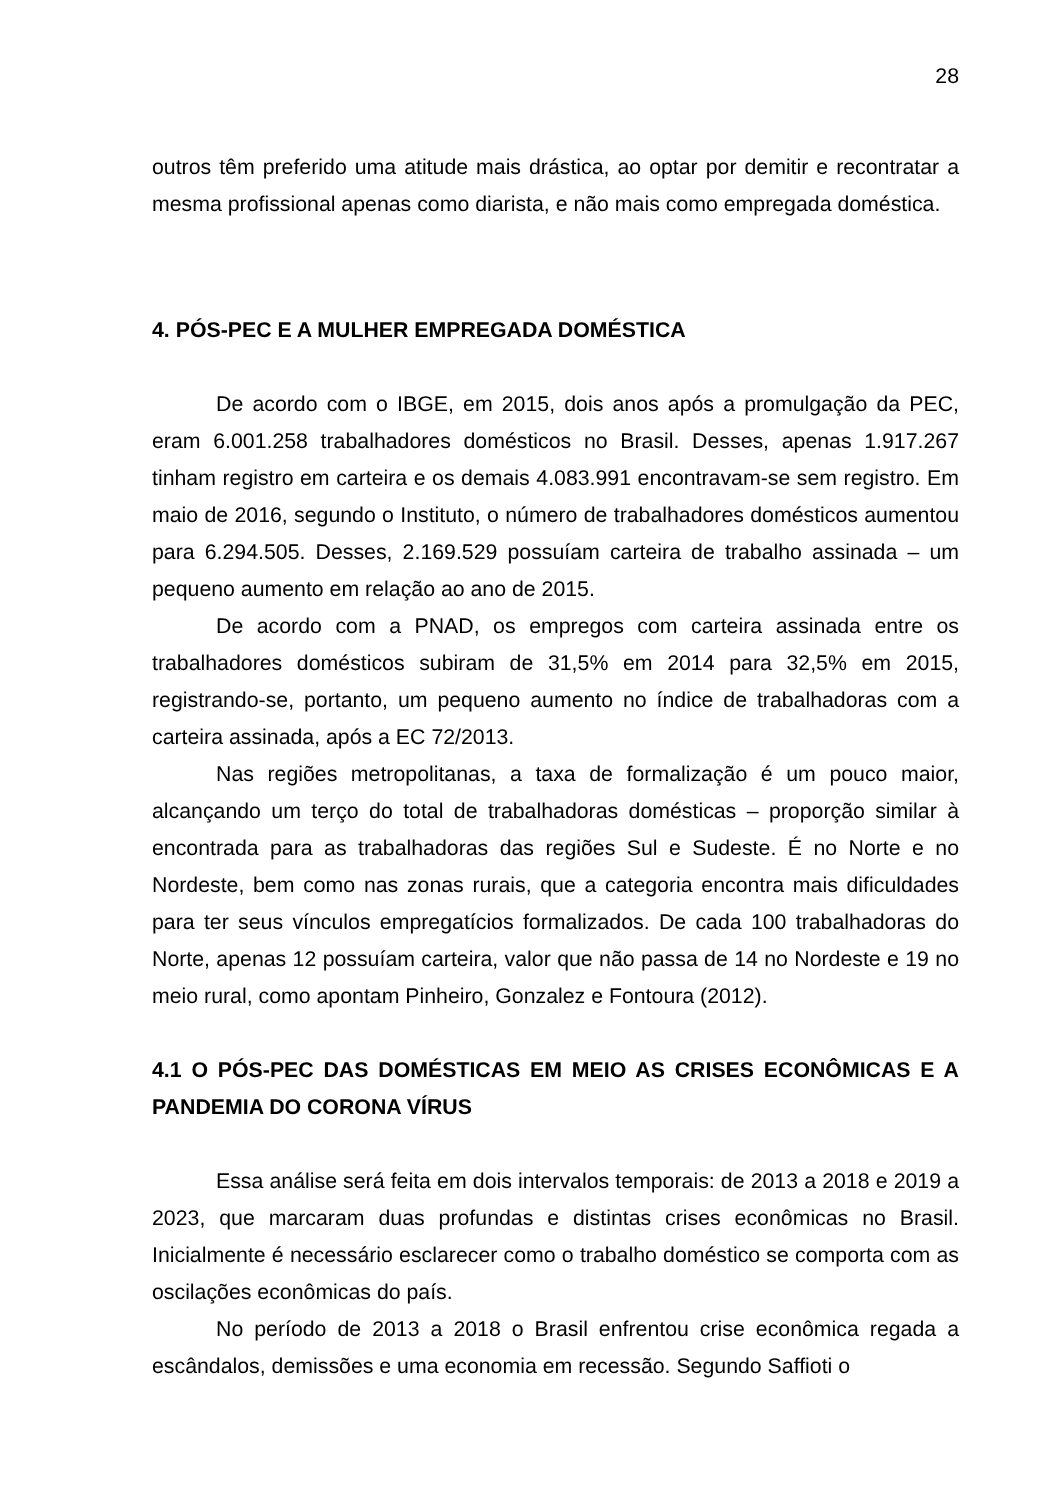28
outros têm preferido uma atitude mais drástica, ao optar por demitir e recontratar a mesma profissional apenas como diarista, e não mais como empregada doméstica.
4. PÓS-PEC E A MULHER EMPREGADA DOMÉSTICA
De acordo com o IBGE, em 2015, dois anos após a promulgação da PEC, eram 6.001.258 trabalhadores domésticos no Brasil. Desses, apenas 1.917.267 tinham registro em carteira e os demais 4.083.991 encontravam-se sem registro. Em maio de 2016, segundo o Instituto, o número de trabalhadores domésticos aumentou para 6.294.505. Desses, 2.169.529 possuíam carteira de trabalho assinada – um pequeno aumento em relação ao ano de 2015.
De acordo com a PNAD, os empregos com carteira assinada entre os trabalhadores domésticos subiram de 31,5% em 2014 para 32,5% em 2015, registrando-se, portanto, um pequeno aumento no índice de trabalhadoras com a carteira assinada, após a EC 72/2013.
Nas regiões metropolitanas, a taxa de formalização é um pouco maior, alcançando um terço do total de trabalhadoras domésticas – proporção similar à encontrada para as trabalhadoras das regiões Sul e Sudeste. É no Norte e no Nordeste, bem como nas zonas rurais, que a categoria encontra mais dificuldades para ter seus vínculos empregatícios formalizados. De cada 100 trabalhadoras do Norte, apenas 12 possuíam carteira, valor que não passa de 14 no Nordeste e 19 no meio rural, como apontam Pinheiro, Gonzalez e Fontoura (2012).
4.1 O PÓS-PEC DAS DOMÉSTICAS EM MEIO AS CRISES ECONÔMICAS E A PANDEMIA DO CORONA VÍRUS
Essa análise será feita em dois intervalos temporais: de 2013 a 2018 e 2019 a 2023, que marcaram duas profundas e distintas crises econômicas no Brasil. Inicialmente é necessário esclarecer como o trabalho doméstico se comporta com as oscilações econômicas do país.
No período de 2013 a 2018 o Brasil enfrentou crise econômica regada a escândalos, demissões e uma economia em recessão. Segundo Saffioti o